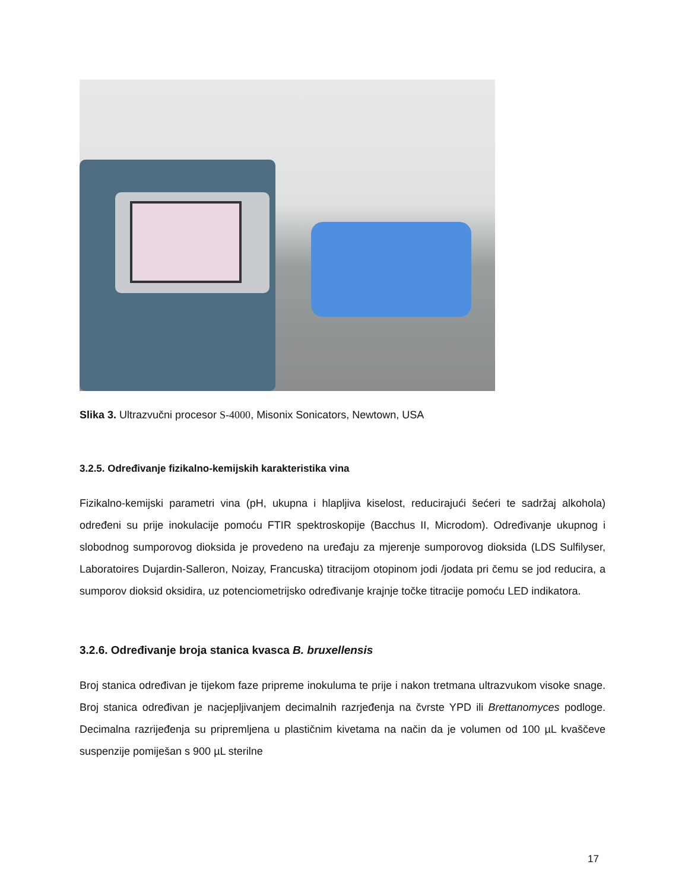Slika 3. Ultrazvučni procesor S-4000, Misonix Sonicators, Newtown, USA
3.2.5. Određivanje fizikalno-kemijskih karakteristika vina
Fizikalno-kemijski parametri vina (pH, ukupna i hlapljiva kiselost, reducirajući šećeri te sadržaj alkohola) određeni su prije inokulacije pomoću FTIR spektroskopije (Bacchus II, Microdom). Određivanje ukupnog i slobodnog sumporovog dioksida je provedeno na uređaju za mjerenje sumporovog dioksida (LDS Sulfilyser, Laboratoires Dujardin-Salleron, Noizay, Francuska) titracijom otopinom jodi /jodata pri čemu se jod reducira, a sumporov dioksid oksidira, uz potenciometrijsko određivanje krajnje točke titracije pomoću LED indikatora.
3.2.6. Određivanje broja stanica kvasca B. bruxellensis
Broj stanica određivan je tijekom faze pripreme inokuluma te prije i nakon tretmana ultrazvukom visoke snage. Broj stanica određivan je nacjepljivanjem decimalnih razrjeđenja na čvrste YPD ili Brettanomyces podloge. Decimalna razrijeđenja su pripremljena u plastičnim kivetama na način da je volumen od 100 µL kvaščeve suspenzije pomiješan s 900 µL sterilne
17